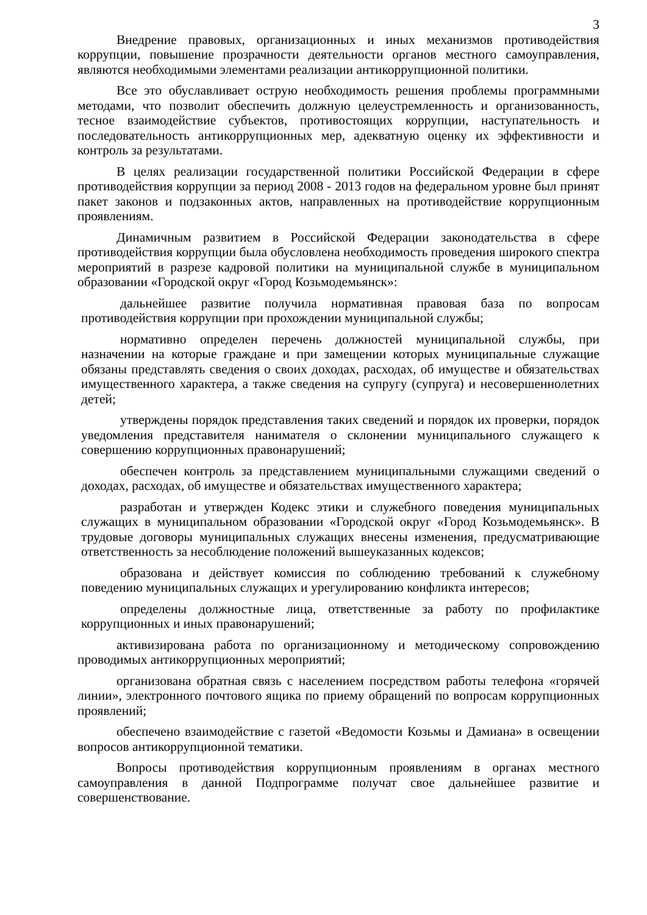3
Внедрение правовых, организационных и иных механизмов противодействия коррупции, повышение прозрачности деятельности органов местного самоуправления, являются необходимыми элементами реализации антикоррупционной политики.
Все это обуславливает острую необходимость решения проблемы программными методами, что позволит обеспечить должную целеустремленность и организованность, тесное взаимодействие субъектов, противостоящих коррупции, наступательность и последовательность антикоррупционных мер, адекватную оценку их эффективности и контроль за результатами.
В целях реализации государственной политики Российской Федерации в сфере противодействия коррупции за период 2008 - 2013 годов на федеральном уровне был принят пакет законов и подзаконных актов, направленных на противодействие коррупционным проявлениям.
Динамичным развитием в Российской Федерации законодательства в сфере противодействия коррупции была обусловлена необходимость проведения широкого спектра мероприятий в разрезе кадровой политики на муниципальной службе в муниципальном образовании «Городской округ «Город Козьмодемьянск»:
дальнейшее развитие получила нормативная правовая база по вопросам противодействия коррупции при прохождении муниципальной службы;
нормативно определен перечень должностей муниципальной службы, при назначении на которые граждане и при замещении которых муниципальные служащие обязаны представлять сведения о своих доходах, расходах, об имуществе и обязательствах имущественного характера, а также сведения на супругу (супруга) и несовершеннолетних детей;
утверждены порядок представления таких сведений и порядок их проверки, порядок уведомления представителя нанимателя о склонении муниципального служащего к совершению коррупционных правонарушений;
обеспечен контроль за представлением муниципальными служащими сведений о доходах, расходах, об имуществе и обязательствах имущественного характера;
разработан и утвержден Кодекс этики и служебного поведения муниципальных служащих в муниципальном образовании «Городской округ «Город Козьмодемьянск». В трудовые договоры муниципальных служащих внесены изменения, предусматривающие ответственность за несоблюдение положений вышеуказанных кодексов;
образована и действует комиссия по соблюдению требований к служебному поведению муниципальных служащих и урегулированию конфликта интересов;
определены должностные лица, ответственные за работу по профилактике коррупционных и иных правонарушений;
активизирована работа по организационному и методическому сопровождению проводимых антикоррупционных мероприятий;
организована обратная связь с населением посредством работы телефона «горячей линии», электронного почтового ящика по приему обращений по вопросам коррупционных проявлений;
обеспечено взаимодействие с газетой «Ведомости Козьмы и Дамиана» в освещении вопросов антикоррупционной тематики.
Вопросы противодействия коррупционным проявлениям в органах местного самоуправления в данной Подпрограмме получат свое дальнейшее развитие и совершенствование.